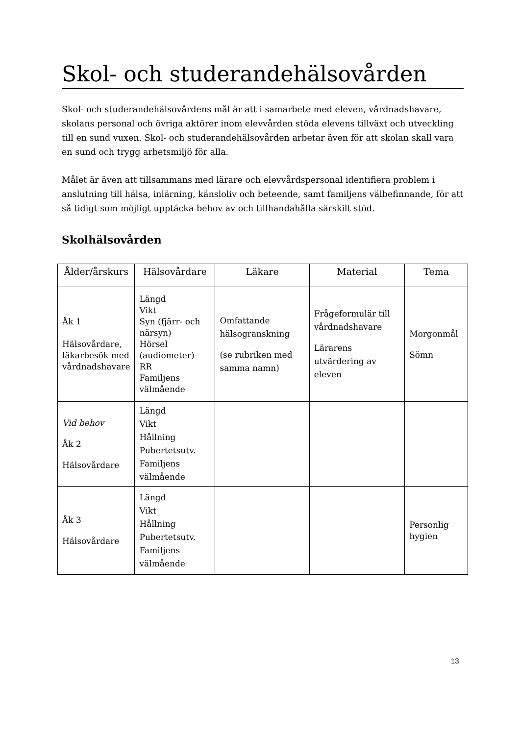Skol- och studerandehälsovården
Skol- och studerandehälsovårdens mål är att i samarbete med eleven, vårdnadshavare, skolans personal och övriga aktörer inom elevvården stöda elevens tillväxt och utveckling till en sund vuxen. Skol- och studerandehälsovården arbetar även för att skolan skall vara en sund och trygg arbetsmiljö för alla.
Målet är även att tillsammans med lärare och elevvårdspersonal identifiera problem i anslutning till hälsa, inlärning, känsloliv och beteende, samt familjens välbefinnande, för att så tidigt som möjligt upptäcka behov av och tillhandahålla särskilt stöd.
Skolhälsovården
| Ålder/årskurs | Hälsovårdare | Läkare | Material | Tema |
| --- | --- | --- | --- | --- |
| Åk 1 Hälsovårdare, läkarbesök med vårdnadshavare | Längd Vikt Syn (fjärr- och närsyn) Hörsel (audiometer) RR Familjens välmående | Omfattande hälsogranskning (se rubriken med samma namn) | Frågeformulär till vårdnadshavare Lärarens utvärdering av eleven | Morgonmål Sömn |
| Vid behov Åk 2 Hälsovårdare | Längd Vikt Hållning Pubertetsutv. Familjens välmående | | | |
| Åk 3 Hälsovårdare | Längd Vikt Hållning Pubertetsutv. Familjens välmående | | | Personlig hygien |
13